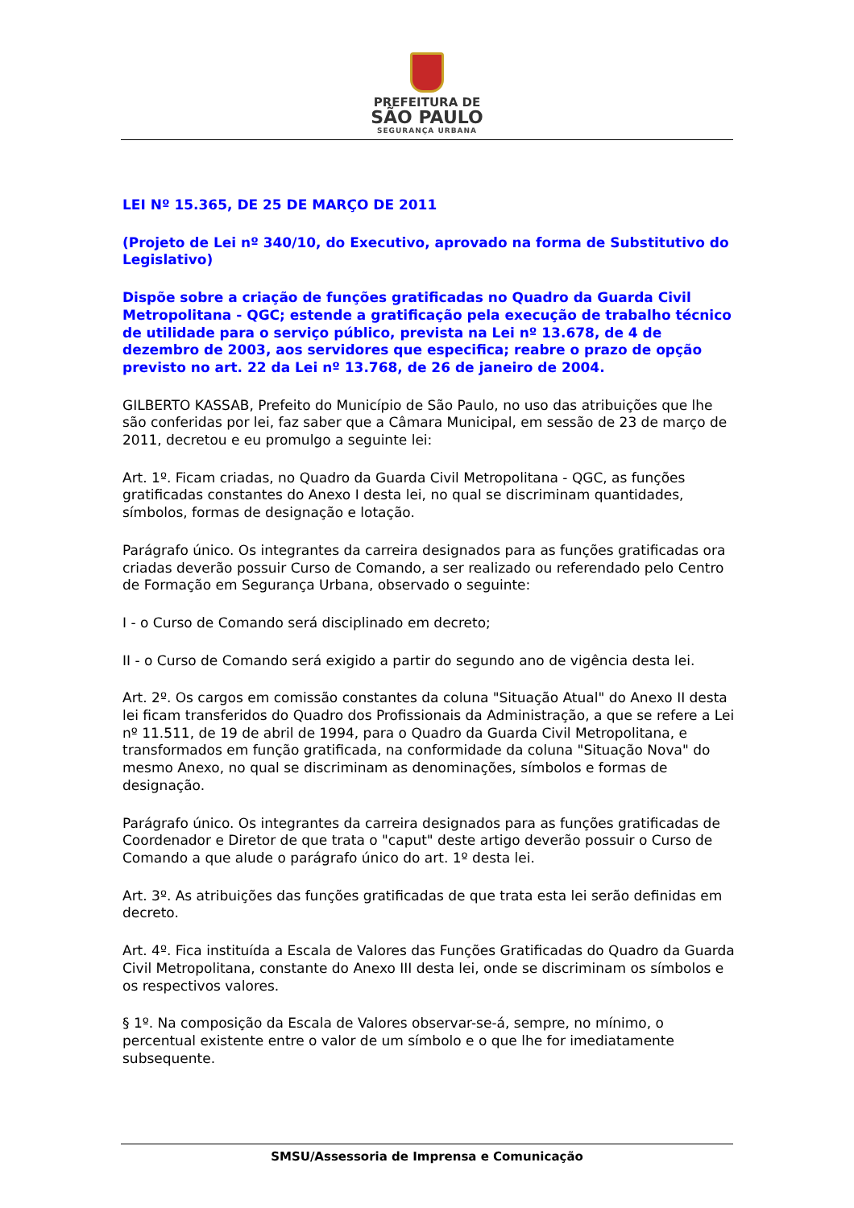PREFEITURA DE
SÃO PAULO
SEGURANÇA URBANA
LEI Nº 15.365, DE 25 DE MARÇO DE 2011
(Projeto de Lei nº 340/10, do Executivo, aprovado na forma de Substitutivo do Legislativo)
Dispõe sobre a criação de funções gratificadas no Quadro da Guarda Civil Metropolitana - QGC; estende a gratificação pela execução de trabalho técnico de utilidade para o serviço público, prevista na Lei nº 13.678, de 4 de dezembro de 2003, aos servidores que especifica; reabre o prazo de opção previsto no art. 22 da Lei nº 13.768, de 26 de janeiro de 2004.
GILBERTO KASSAB, Prefeito do Município de São Paulo, no uso das atribuições que lhe são conferidas por lei, faz saber que a Câmara Municipal, em sessão de 23 de março de 2011, decretou e eu promulgo a seguinte lei:
Art. 1º. Ficam criadas, no Quadro da Guarda Civil Metropolitana - QGC, as funções gratificadas constantes do Anexo I desta lei, no qual se discriminam quantidades, símbolos, formas de designação e lotação.
Parágrafo único. Os integrantes da carreira designados para as funções gratificadas ora criadas deverão possuir Curso de Comando, a ser realizado ou referendado pelo Centro de Formação em Segurança Urbana, observado o seguinte:
I - o Curso de Comando será disciplinado em decreto;
II - o Curso de Comando será exigido a partir do segundo ano de vigência desta lei.
Art. 2º. Os cargos em comissão constantes da coluna "Situação Atual" do Anexo II desta lei ficam transferidos do Quadro dos Profissionais da Administração, a que se refere a Lei nº 11.511, de 19 de abril de 1994, para o Quadro da Guarda Civil Metropolitana, e transformados em função gratificada, na conformidade da coluna "Situação Nova" do mesmo Anexo, no qual se discriminam as denominações, símbolos e formas de designação.
Parágrafo único. Os integrantes da carreira designados para as funções gratificadas de Coordenador e Diretor de que trata o "caput" deste artigo deverão possuir o Curso de Comando a que alude o parágrafo único do art. 1º desta lei.
Art. 3º. As atribuições das funções gratificadas de que trata esta lei serão definidas em decreto.
Art. 4º. Fica instituída a Escala de Valores das Funções Gratificadas do Quadro da Guarda Civil Metropolitana, constante do Anexo III desta lei, onde se discriminam os símbolos e os respectivos valores.
§ 1º. Na composição da Escala de Valores observar-se-á, sempre, no mínimo, o percentual existente entre o valor de um símbolo e o que lhe for imediatamente subsequente.
SMSU/Assessoria de Imprensa e Comunicação